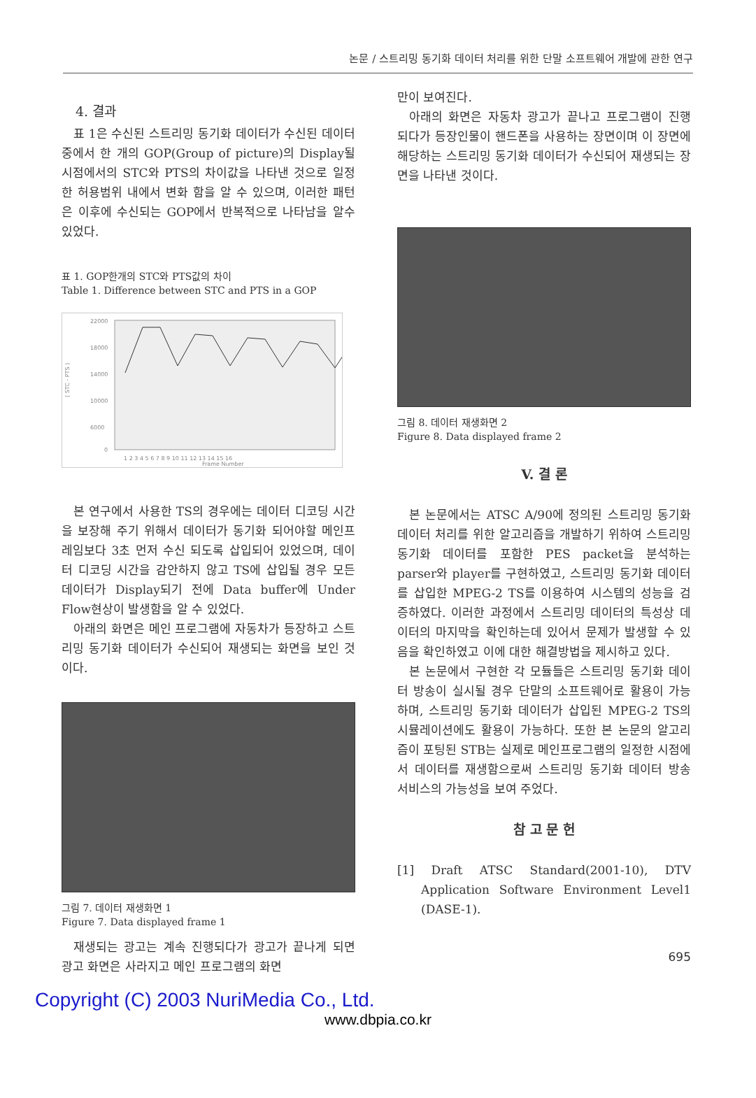논문 / 스트리밍 동기화 데이터 처리를 위한 단말 소프트웨어 개발에 관한 연구
4. 결과
표 1은 수신된 스트리밍 동기화 데이터가 수신된 데이터 중에서 한 개의 GOP(Group of picture)의 Display될 시점에서의 STC와 PTS의 차이값을 나타낸 것으로 일정한 허용범위 내에서 변화 함을 알 수 있으며, 이러한 패턴은 이후에 수신되는 GOP에서 반복적으로 나타남을 알수 있었다.
표 1. GOP한개의 STC와 PTS값의 차이
Table 1. Difference between STC and PTS in a GOP
22000
18000
14000
10000
6000
0
( STC - PTS )
1 2 3 4 5 6 7 8 9 10 11 12 13 14 15 16
Frame Number
본 연구에서 사용한 TS의 경우에는 데이터 디코딩 시간을 보장해 주기 위해서 데이터가 동기화 되어야할 메인프레임보다 3초 먼저 수신 되도록 삽입되어 있었으며, 데이터 디코딩 시간을 감안하지 않고 TS에 삽입될 경우 모든 데이터가 Display되기 전에 Data buffer에 Under Flow현상이 발생함을 알 수 있었다.
아래의 화면은 메인 프로그램에 자동차가 등장하고 스트리밍 동기화 데이터가 수신되어 재생되는 화면을 보인 것이다.
그림 7. 데이터 재생화면 1
Figure 7. Data displayed frame 1
재생되는 광고는 계속 진행되다가 광고가 끝나게 되면 광고 화면은 사라지고 메인 프로그램의 화면
만이 보여진다.
아래의 화면은 자동차 광고가 끝나고 프로그램이 진행 되다가 등장인물이 핸드폰을 사용하는 장면이며 이 장면에 해당하는 스트리밍 동기화 데이터가 수신되어 재생되는 장면을 나타낸 것이다.
그림 8. 데이터 재생화면 2
Figure 8. Data displayed frame 2
V. 결 론
본 논문에서는 ATSC A/90에 정의된 스트리밍 동기화 데이터 처리를 위한 알고리즘을 개발하기 위하여 스트리밍 동기화 데이터를 포함한 PES packet을 분석하는 parser와 player를 구현하였고, 스트리밍 동기화 데이터를 삽입한 MPEG-2 TS를 이용하여 시스템의 성능을 검증하였다. 이러한 과정에서 스트리밍 데이터의 특성상 데이터의 마지막을 확인하는데 있어서 문제가 발생할 수 있음을 확인하였고 이에 대한 해결방법을 제시하고 있다.
본 논문에서 구현한 각 모듈들은 스트리밍 동기화 데이터 방송이 실시될 경우 단말의 소프트웨어로 활용이 가능하며, 스트리밍 동기화 데이터가 삽입된 MPEG-2 TS의 시뮬레이션에도 활용이 가능하다. 또한 본 논문의 알고리즘이 포팅된 STB는 실제로 메인프로그램의 일정한 시점에서 데이터를 재생함으로써 스트리밍 동기화 데이터 방송 서비스의 가능성을 보여 주었다.
참 고 문 헌
[1] Draft ATSC Standard(2001-10), DTV Application Software Environment Level1 (DASE-1).
695
Copyright (C) 2003 NuriMedia Co., Ltd.
www.dbpia.co.kr